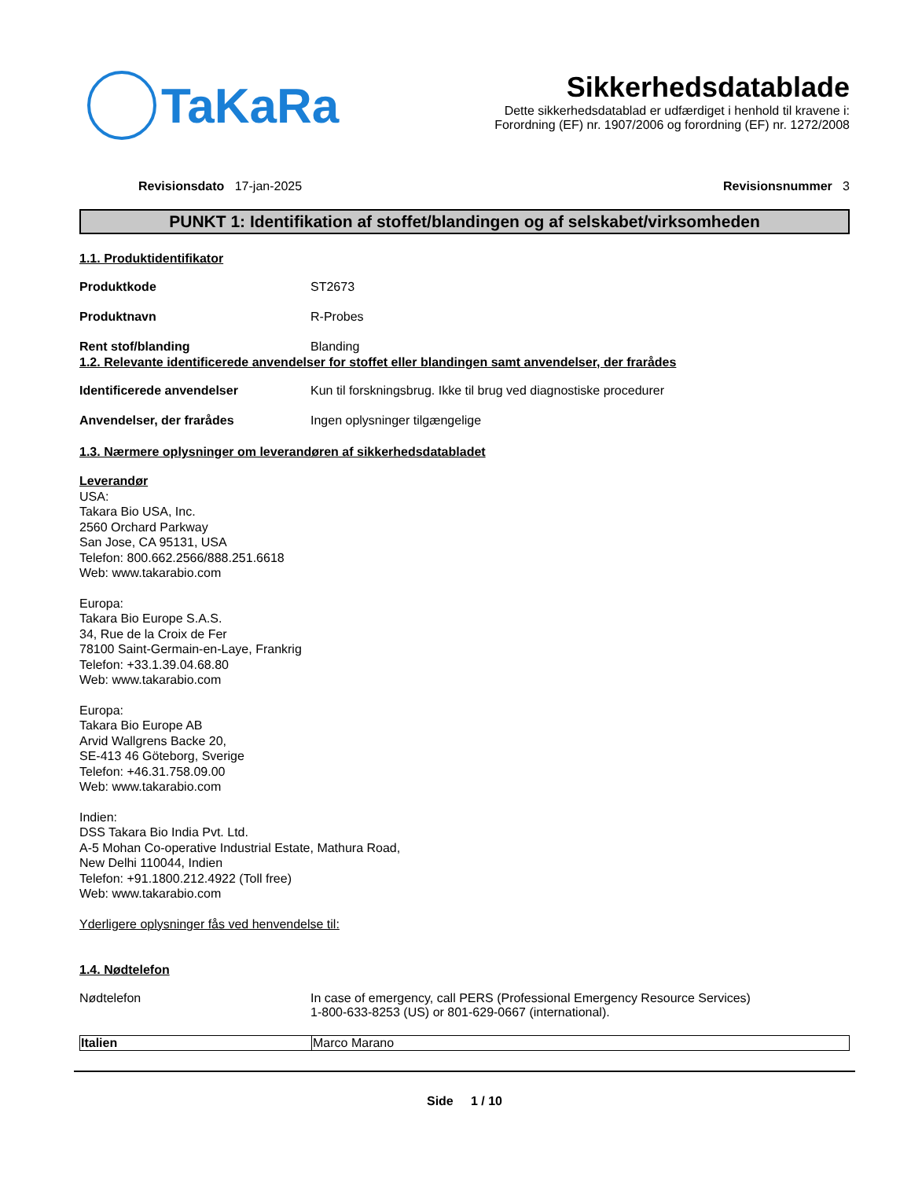TaKaRa
Sikkerhedsdatablade
Dette sikkerhedsdatablad er udfærdiget i henhold til kravene i:
Forordning (EF) nr. 1907/2006 og forordning (EF) nr. 1272/2008
Revisionsdato 17-jan-2025 Revisionsnummer 3
PUNKT 1: Identifikation af stoffet/blandingen og af selskabet/virksomheden
1.1. Produktidentifikator
Produktkode ST2673
Produktnavn R-Probes
Rent stof/blanding Blanding
1.2. Relevante identificerede anvendelser for stoffet eller blandingen samt anvendelser, der frarådes
Identificerede anvendelser Kun til forskningsbrug. Ikke til brug ved diagnostiske procedurer
Anvendelser, der frarådes Ingen oplysninger tilgængelige
1.3. Nærmere oplysninger om leverandøren af sikkerhedsdatabladet
Leverandør
USA:
Takara Bio USA, Inc.
2560 Orchard Parkway
San Jose, CA 95131, USA
Telefon: 800.662.2566/888.251.6618
Web: www.takarabio.com
Europa:
Takara Bio Europe S.A.S.
34, Rue de la Croix de Fer
78100 Saint-Germain-en-Laye, Frankrig
Telefon: +33.1.39.04.68.80
Web: www.takarabio.com
Europa:
Takara Bio Europe AB
Arvid Wallgrens Backe 20,
SE-413 46 Göteborg, Sverige
Telefon: +46.31.758.09.00
Web: www.takarabio.com
Indien:
DSS Takara Bio India Pvt. Ltd.
A-5 Mohan Co-operative Industrial Estate, Mathura Road,
New Delhi 110044, Indien
Telefon: +91.1800.212.4922 (Toll free)
Web: www.takarabio.com
Yderligere oplysninger fås ved henvendelse til:
1.4. Nødtelefon
Nødtelefon In case of emergency, call PERS (Professional Emergency Resource Services)
1-800-633-8253 (US) or 801-629-0667 (international).
| Italien | Marco Marano |
Side 1 / 10